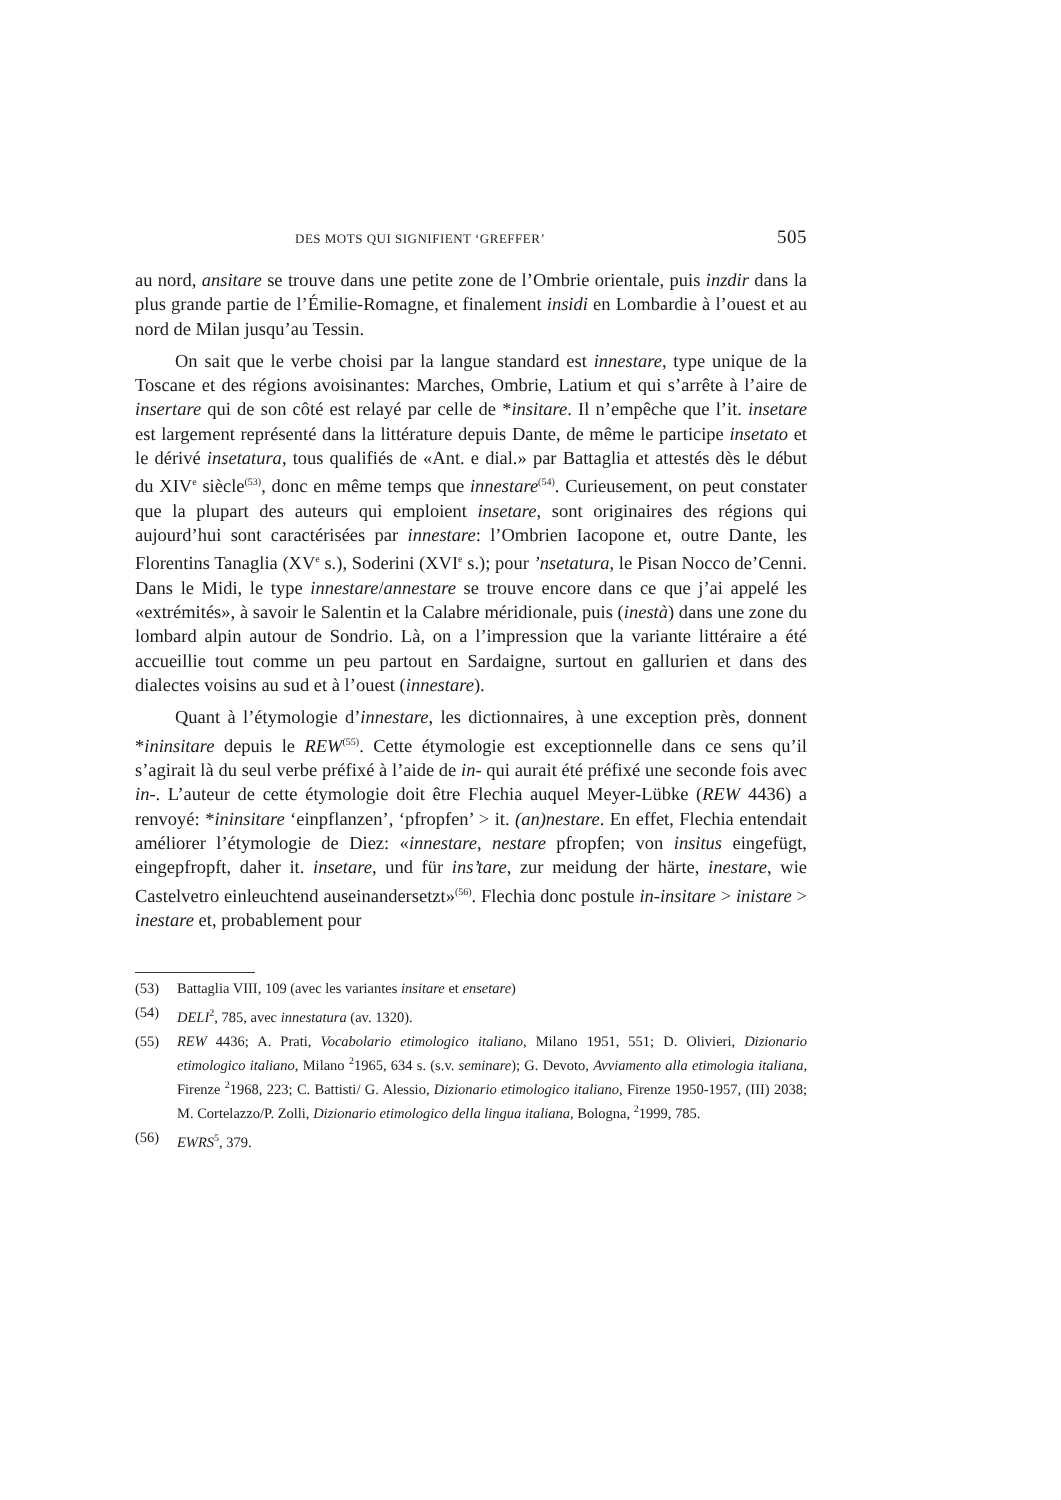DES MOTS QUI SIGNIFIENT ‘GREFFER’ 505
au nord, ansitare se trouve dans une petite zone de l’Ombrie orientale, puis inzdir dans la plus grande partie de l’Émilie-Romagne, et finalement insidi en Lombardie à l’ouest et au nord de Milan jusqu’au Tessin.
On sait que le verbe choisi par la langue standard est innestare, type unique de la Toscane et des régions avoisinantes: Marches, Ombrie, Latium et qui s’arrête à l’aire de insertare qui de son côté est relayé par celle de *insitare. Il n’empêche que l’it. insetare est largement représenté dans la littérature depuis Dante, de même le participe insetato et le dérivé insetatura, tous qualifiés de «Ant. e dial.» par Battaglia et attestés dès le début du XIV<sup>e</sup> siècle<sup>(53)</sup>, donc en même temps que innestare<sup>(54)</sup>. Curieusement, on peut constater que la plupart des auteurs qui emploient insetare, sont originaires des régions qui aujourd’hui sont caractérisées par innestare: l’Ombrien Iacopone et, outre Dante, les Florentins Tanaglia (XV<sup>e</sup> s.), Soderini (XVI<sup>e</sup> s.); pour ’nsetatura, le Pisan Nocco de’Cenni. Dans le Midi, le type innestare/annestare se trouve encore dans ce que j’ai appelé les «extrémités», à savoir le Salentin et la Calabre méridionale, puis (inestà) dans une zone du lombard alpin autour de Sondrio. Là, on a l’impression que la variante littéraire a été accueillie tout comme un peu partout en Sardaigne, surtout en gallurien et dans des dialectes voisins au sud et à l’ouest (innestare).
Quant à l’étymologie d’innestare, les dictionnaires, à une exception près, donnent *ininsitare depuis le REW<sup>(55)</sup>. Cette étymologie est exceptionnelle dans ce sens qu’il s’agirait là du seul verbe préfixé à l’aide de in- qui aurait été préfixé une seconde fois avec in-. L’auteur de cette étymologie doit être Flechia auquel Meyer-Lübke (REW 4436) a renvoyé: *ininsitare ‘einpflanzen’, ‘pfropfen’ > it. (an)nestare. En effet, Flechia entendait améliorer l’étymologie de Diez: «innestare, nestare pfropfen; von insitus eingefügt, eingepfropft, daher it. insetare, und für ins’tare, zur meidung der härte, inestare, wie Castelvetro einleuchtend auseinandersetzt»<sup>(56)</sup>. Flechia donc postule in-insitare > inistare > inestare et, probablement pour
(53) Battaglia VIII, 109 (avec les variantes insitare et ensetare)
(54) DELI<sup>2</sup>, 785, avec innestatura (av. 1320).
(55) REW 4436; A. Prati, Vocabolario etimologico italiano, Milano 1951, 551; D. Olivieri, Dizionario etimologico italiano, Milano <sup>2</sup>1965, 634 s. (s.v. seminare); G. Devoto, Avviamento alla etimologia italiana, Firenze <sup>2</sup>1968, 223; C. Battisti/ G. Alessio, Dizionario etimologico italiano, Firenze 1950-1957, (III) 2038; M. Cortelazzo/P. Zolli, Dizionario etimologico della lingua italiana, Bologna, <sup>2</sup>1999, 785.
(56) EWRS<sup>5</sup>, 379.